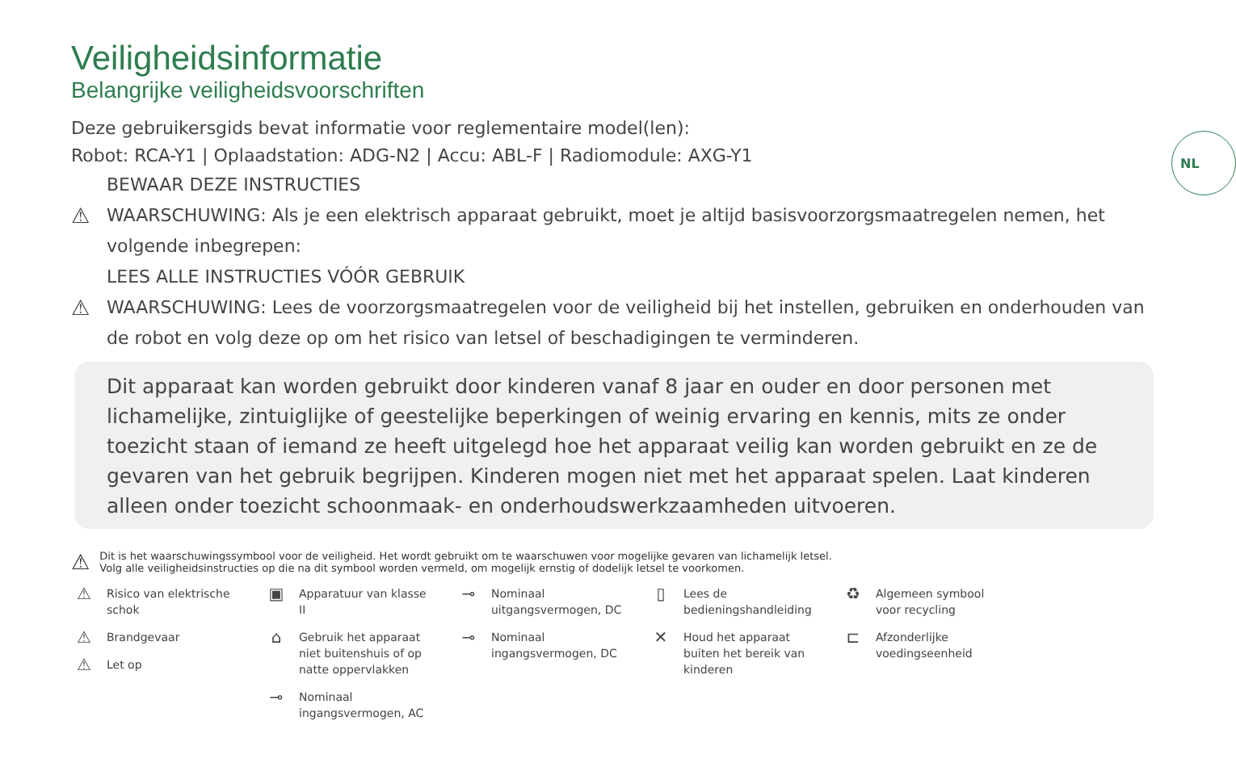NL
Veiligheidsinformatie
Belangrijke veiligheidsvoorschriften
Deze gebruikersgids bevat informatie voor reglementaire model(len):
Robot: RCA-Y1 | Oplaadstation: ADG-N2 | Accu: ABL-F | Radiomodule: AXG-Y1
BEWAAR DEZE INSTRUCTIES
⚠ WAARSCHUWING: Als je een elektrisch apparaat gebruikt, moet je altijd basisvoorzorgsmaatregelen nemen, het volgende inbegrepen:
LEES ALLE INSTRUCTIES VÓÓR GEBRUIK
⚠ WAARSCHUWING: Lees de voorzorgsmaatregelen voor de veiligheid bij het instellen, gebruiken en onderhouden van de robot en volg deze op om het risico van letsel of beschadigingen te verminderen.
Dit apparaat kan worden gebruikt door kinderen vanaf 8 jaar en ouder en door personen met lichamelijke, zintuiglijke of geestelijke beperkingen of weinig ervaring en kennis, mits ze onder toezicht staan of iemand ze heeft uitgelegd hoe het apparaat veilig kan worden gebruikt en ze de gevaren van het gebruik begrijpen. Kinderen mogen niet met het apparaat spelen. Laat kinderen alleen onder toezicht schoonmaak- en onderhoudswerkzaamheden uitvoeren.
⚠
Dit is het waarschuwingssymbool voor de veiligheid. Het wordt gebruikt om te waarschuwen voor mogelijke gevaren van lichamelijk letsel.
Volg alle veiligheidsinstructies op die na dit symbool worden vermeld, om mogelijk ernstig of dodelijk letsel te voorkomen.
⚠ Risico van elektrische schok
⚠ Brandgevaar
⚠ Let op
▣ Apparatuur van klasse II
⌂ Gebruik het apparaat niet buitenshuis of op natte oppervlakken
⊸ Nominaal ingangsvermogen, AC
⊸ Nominaal uitgangsvermogen, DC
⊸ Nominaal ingangsvermogen, DC
▯ Lees de bedieningshandleiding
✕ Houd het apparaat buiten het bereik van kinderen
♻ Algemeen symbool voor recycling
⊏ Afzonderlijke voedingseenheid